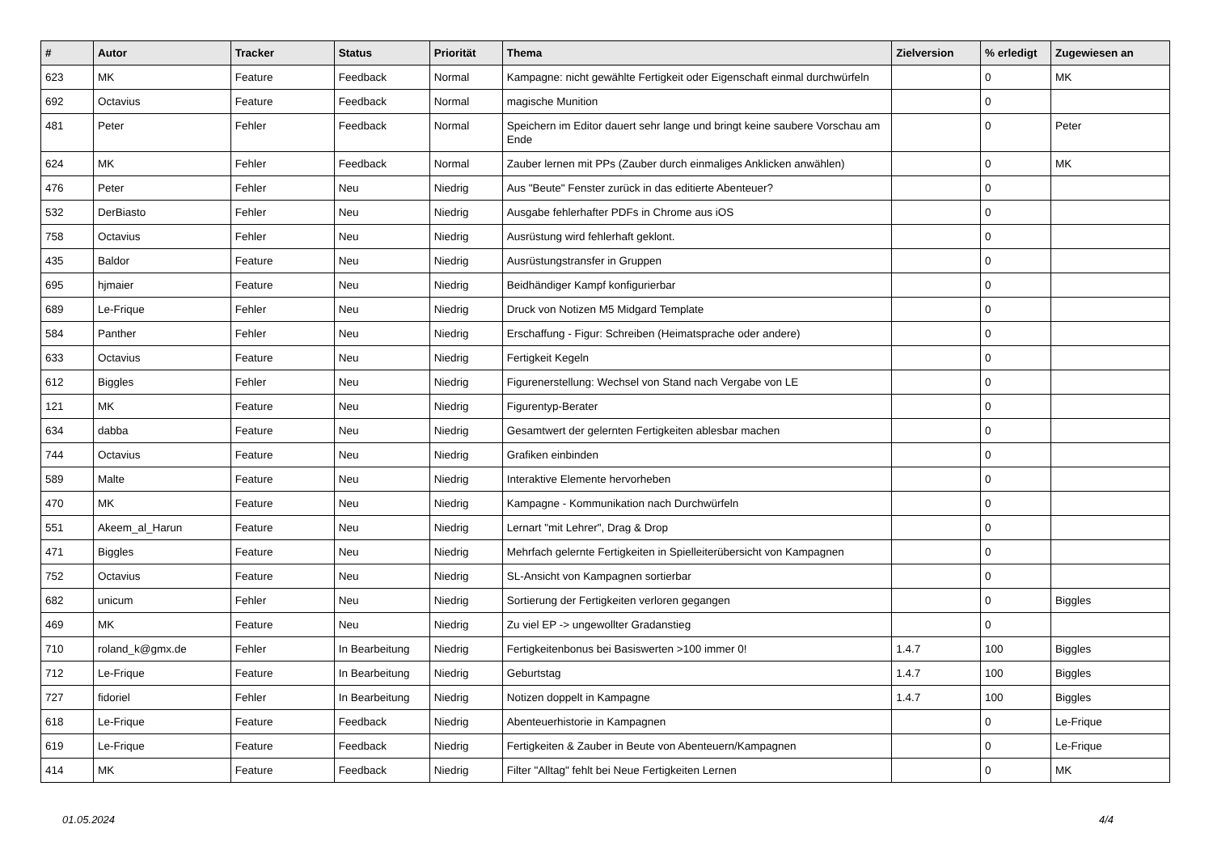| # | Autor | Tracker | Status | Priorität | Thema | Zielversion | % erledigt | Zugewiesen an |
| --- | --- | --- | --- | --- | --- | --- | --- | --- |
| 623 | MK | Feature | Feedback | Normal | Kampagne: nicht gewählte Fertigkeit oder Eigenschaft einmal durchwürfeln | | 0 | MK |
| 692 | Octavius | Feature | Feedback | Normal | magische Munition | | 0 | |
| 481 | Peter | Fehler | Feedback | Normal | Speichern im Editor dauert sehr lange und bringt keine saubere Vorschau am Ende | | 0 | Peter |
| 624 | MK | Fehler | Feedback | Normal | Zauber lernen mit PPs (Zauber durch einmaliges Anklicken anwählen) | | 0 | MK |
| 476 | Peter | Fehler | Neu | Niedrig | Aus "Beute" Fenster zurück in das editierte Abenteuer? | | 0 | |
| 532 | DerBiasto | Fehler | Neu | Niedrig | Ausgabe fehlerhafter PDFs in Chrome aus iOS | | 0 | |
| 758 | Octavius | Fehler | Neu | Niedrig | Ausrüstung wird fehlerhaft geklont. | | 0 | |
| 435 | Baldor | Feature | Neu | Niedrig | Ausrüstungstransfer in Gruppen | | 0 | |
| 695 | hjmaier | Feature | Neu | Niedrig | Beidhändiger Kampf konfigurierbar | | 0 | |
| 689 | Le-Frique | Fehler | Neu | Niedrig | Druck von Notizen M5 Midgard Template | | 0 | |
| 584 | Panther | Fehler | Neu | Niedrig | Erschaffung - Figur: Schreiben (Heimatsprache oder andere) | | 0 | |
| 633 | Octavius | Feature | Neu | Niedrig | Fertigkeit Kegeln | | 0 | |
| 612 | Biggles | Fehler | Neu | Niedrig | Figurenerstellung: Wechsel von Stand nach Vergabe von LE | | 0 | |
| 121 | MK | Feature | Neu | Niedrig | Figurentyp-Berater | | 0 | |
| 634 | dabba | Feature | Neu | Niedrig | Gesamtwert der gelernten Fertigkeiten ablesbar machen | | 0 | |
| 744 | Octavius | Feature | Neu | Niedrig | Grafiken einbinden | | 0 | |
| 589 | Malte | Feature | Neu | Niedrig | Interaktive Elemente hervorheben | | 0 | |
| 470 | MK | Feature | Neu | Niedrig | Kampagne - Kommunikation nach Durchwürfeln | | 0 | |
| 551 | Akeem_al_Harun | Feature | Neu | Niedrig | Lernart "mit Lehrer", Drag & Drop | | 0 | |
| 471 | Biggles | Feature | Neu | Niedrig | Mehrfach gelernte Fertigkeiten in Spielleiterübersicht von Kampagnen | | 0 | |
| 752 | Octavius | Feature | Neu | Niedrig | SL-Ansicht von Kampagnen sortierbar | | 0 | |
| 682 | unicum | Fehler | Neu | Niedrig | Sortierung der Fertigkeiten verloren gegangen | | 0 | Biggles |
| 469 | MK | Feature | Neu | Niedrig | Zu viel EP -> ungewollter Gradanstieg | | 0 | |
| 710 | roland_k@gmx.de | Fehler | In Bearbeitung | Niedrig | Fertigkeitenbonus bei Basiswerten >100 immer 0! | 1.4.7 | 100 | Biggles |
| 712 | Le-Frique | Feature | In Bearbeitung | Niedrig | Geburtstag | 1.4.7 | 100 | Biggles |
| 727 | fidoriel | Fehler | In Bearbeitung | Niedrig | Notizen doppelt in Kampagne | 1.4.7 | 100 | Biggles |
| 618 | Le-Frique | Feature | Feedback | Niedrig | Abenteuerhistorie in Kampagnen | | 0 | Le-Frique |
| 619 | Le-Frique | Feature | Feedback | Niedrig | Fertigkeiten & Zauber in Beute von Abenteuern/Kampagnen | | 0 | Le-Frique |
| 414 | MK | Feature | Feedback | Niedrig | Filter "Alltag" fehlt bei Neue Fertigkeiten Lernen | | 0 | MK |
01.05.2024 4/4